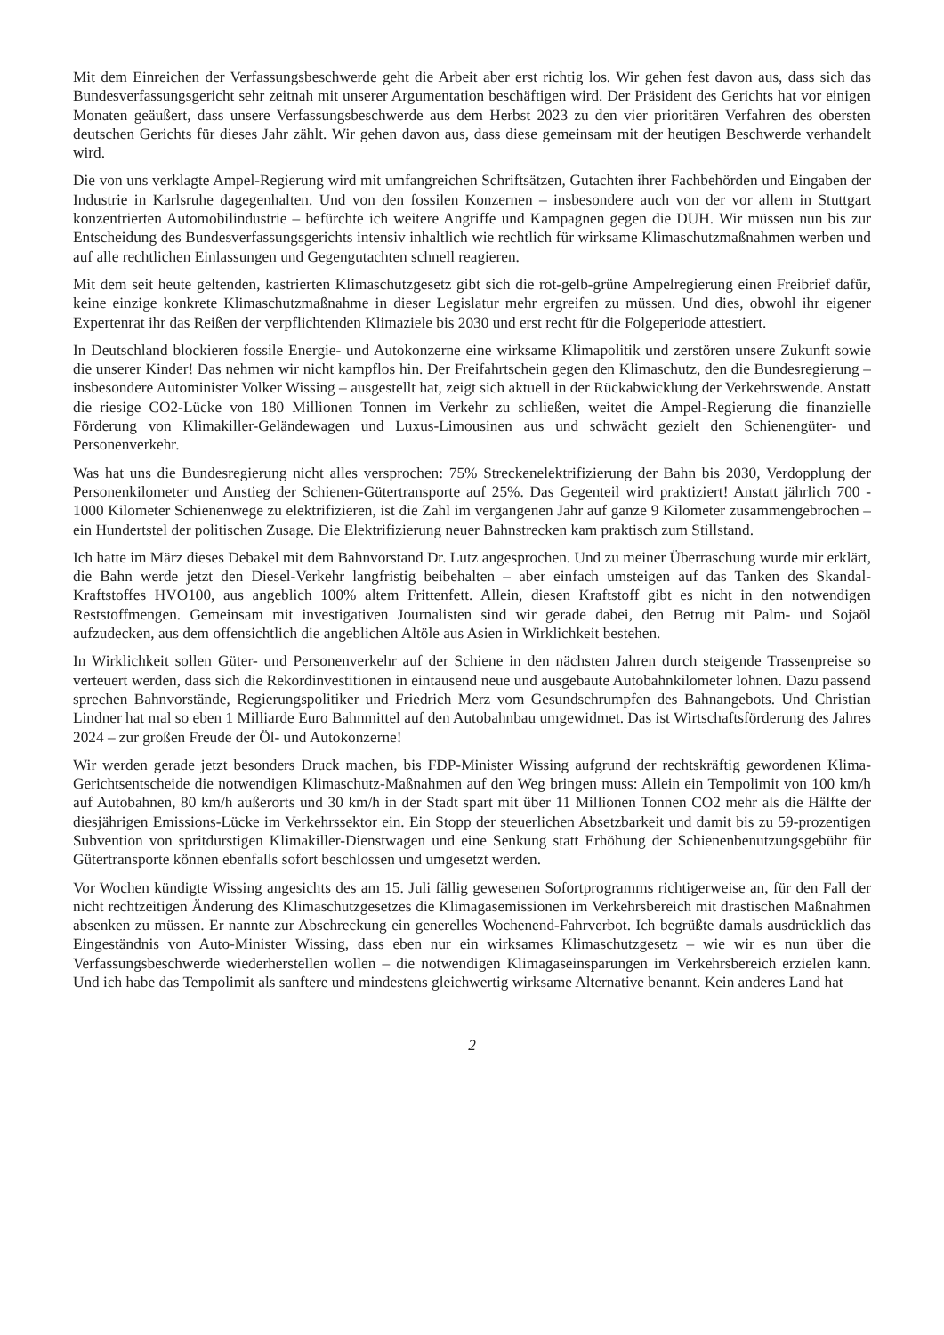Mit dem Einreichen der Verfassungsbeschwerde geht die Arbeit aber erst richtig los. Wir gehen fest davon aus, dass sich das Bundesverfassungsgericht sehr zeitnah mit unserer Argumentation beschäftigen wird. Der Präsident des Gerichts hat vor einigen Monaten geäußert, dass unsere Verfassungsbeschwerde aus dem Herbst 2023 zu den vier prioritären Verfahren des obersten deutschen Gerichts für dieses Jahr zählt. Wir gehen davon aus, dass diese gemeinsam mit der heutigen Beschwerde verhandelt wird.
Die von uns verklagte Ampel-Regierung wird mit umfangreichen Schriftsätzen, Gutachten ihrer Fachbehörden und Eingaben der Industrie in Karlsruhe dagegenhalten. Und von den fossilen Konzernen – insbesondere auch von der vor allem in Stuttgart konzentrierten Automobilindustrie – befürchte ich weitere Angriffe und Kampagnen gegen die DUH. Wir müssen nun bis zur Entscheidung des Bundesverfassungsgerichts intensiv inhaltlich wie rechtlich für wirksame Klimaschutzmaßnahmen werben und auf alle rechtlichen Einlassungen und Gegengutachten schnell reagieren.
Mit dem seit heute geltenden, kastrierten Klimaschutzgesetz gibt sich die rot-gelb-grüne Ampelregierung einen Freibrief dafür, keine einzige konkrete Klimaschutzmaßnahme in dieser Legislatur mehr ergreifen zu müssen. Und dies, obwohl ihr eigener Expertenrat ihr das Reißen der verpflichtenden Klimaziele bis 2030 und erst recht für die Folgeperiode attestiert.
In Deutschland blockieren fossile Energie- und Autokonzerne eine wirksame Klimapolitik und zerstören unsere Zukunft sowie die unserer Kinder! Das nehmen wir nicht kampflos hin. Der Freifahrtschein gegen den Klimaschutz, den die Bundesregierung – insbesondere Autominister Volker Wissing – ausgestellt hat, zeigt sich aktuell in der Rückabwicklung der Verkehrswende. Anstatt die riesige CO2-Lücke von 180 Millionen Tonnen im Verkehr zu schließen, weitet die Ampel-Regierung die finanzielle Förderung von Klimakiller-Geländewagen und Luxus-Limousinen aus und schwächt gezielt den Schienengüter- und Personenverkehr.
Was hat uns die Bundesregierung nicht alles versprochen: 75% Streckenelektrifizierung der Bahn bis 2030, Verdopplung der Personenkilometer und Anstieg der Schienen-Gütertransporte auf 25%. Das Gegenteil wird praktiziert! Anstatt jährlich 700 - 1000 Kilometer Schienenwege zu elektrifizieren, ist die Zahl im vergangenen Jahr auf ganze 9 Kilometer zusammengebrochen – ein Hundertstel der politischen Zusage. Die Elektrifizierung neuer Bahnstrecken kam praktisch zum Stillstand.
Ich hatte im März dieses Debakel mit dem Bahnvorstand Dr. Lutz angesprochen. Und zu meiner Überraschung wurde mir erklärt, die Bahn werde jetzt den Diesel-Verkehr langfristig beibehalten – aber einfach umsteigen auf das Tanken des Skandal-Kraftstoffes HVO100, aus angeblich 100% altem Frittenfett. Allein, diesen Kraftstoff gibt es nicht in den notwendigen Reststoffmengen. Gemeinsam mit investigativen Journalisten sind wir gerade dabei, den Betrug mit Palm- und Sojaöl aufzudecken, aus dem offensichtlich die angeblichen Altöle aus Asien in Wirklichkeit bestehen.
In Wirklichkeit sollen Güter- und Personenverkehr auf der Schiene in den nächsten Jahren durch steigende Trassenpreise so verteuert werden, dass sich die Rekordinvestitionen in eintausend neue und ausgebaute Autobahnkilometer lohnen. Dazu passend sprechen Bahnvorstände, Regierungspolitiker und Friedrich Merz vom Gesundschrumpfen des Bahnangebots. Und Christian Lindner hat mal so eben 1 Milliarde Euro Bahnmittel auf den Autobahnbau umgewidmet. Das ist Wirtschaftsförderung des Jahres 2024 – zur großen Freude der Öl- und Autokonzerne!
Wir werden gerade jetzt besonders Druck machen, bis FDP-Minister Wissing aufgrund der rechtskräftig gewordenen Klima-Gerichtsentscheide die notwendigen Klimaschutz-Maßnahmen auf den Weg bringen muss: Allein ein Tempolimit von 100 km/h auf Autobahnen, 80 km/h außerorts und 30 km/h in der Stadt spart mit über 11 Millionen Tonnen CO2 mehr als die Hälfte der diesjährigen Emissions-Lücke im Verkehrssektor ein. Ein Stopp der steuerlichen Absetzbarkeit und damit bis zu 59-prozentigen Subvention von spritdurstigen Klimakiller-Dienstwagen und eine Senkung statt Erhöhung der Schienenbenutzungsgebühr für Gütertransporte können ebenfalls sofort beschlossen und umgesetzt werden.
Vor Wochen kündigte Wissing angesichts des am 15. Juli fällig gewesenen Sofortprogramms richtigerweise an, für den Fall der nicht rechtzeitigen Änderung des Klimaschutzgesetzes die Klimagasemissionen im Verkehrsbereich mit drastischen Maßnahmen absenken zu müssen. Er nannte zur Abschreckung ein generelles Wochenend-Fahrverbot. Ich begrüßte damals ausdrücklich das Eingeständnis von Auto-Minister Wissing, dass eben nur ein wirksames Klimaschutzgesetz – wie wir es nun über die Verfassungsbeschwerde wiederherstellen wollen – die notwendigen Klimagaseinsparungen im Verkehrsbereich erzielen kann. Und ich habe das Tempolimit als sanftere und mindestens gleichwertig wirksame Alternative benannt. Kein anderes Land hat
2